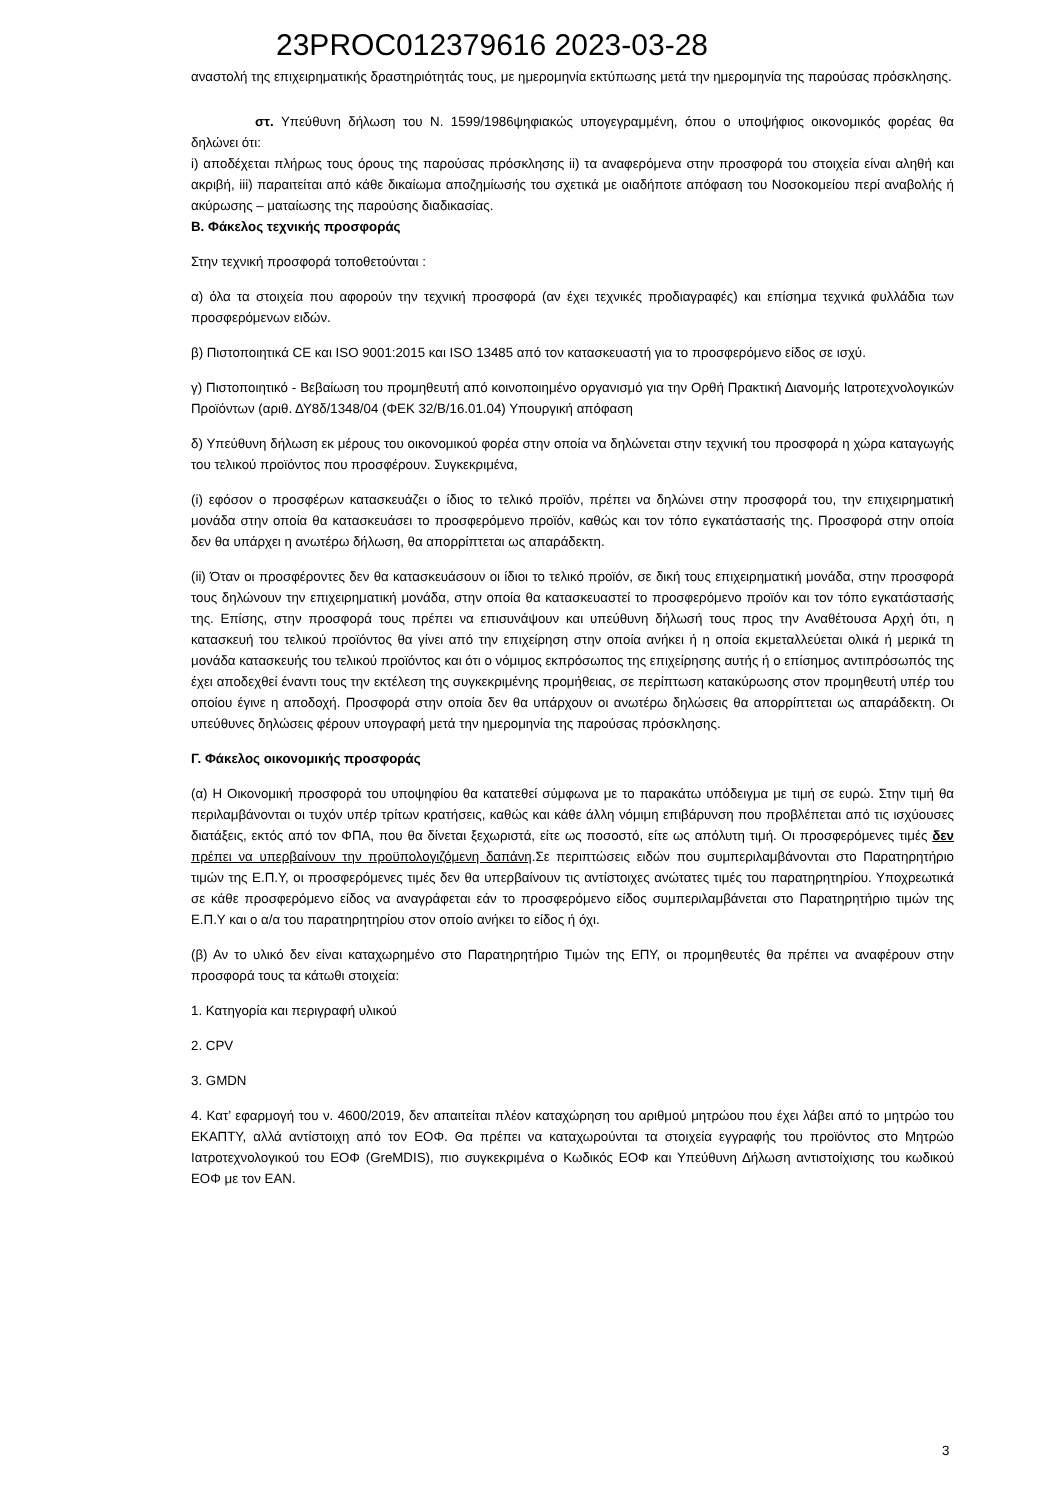23PROC012379616 2023-03-28
αναστολή της επιχειρηματικής δραστηριότητάς τους, με ημερομηνία εκτύπωσης μετά την ημερομηνία της παρούσας πρόσκλησης.
στ. Υπεύθυνη δήλωση του Ν. 1599/1986ψηφιακώς υπογεγραμμένη, όπου ο υποψήφιος οικονομικός φορέας θα δηλώνει ότι:
i) αποδέχεται πλήρως τους όρους της παρούσας πρόσκλησης ii) τα αναφερόμενα στην προσφορά του στοιχεία είναι αληθή και ακριβή, iii) παραιτείται από κάθε δικαίωμα αποζημίωσής του σχετικά με οιαδήποτε απόφαση του Νοσοκομείου περί αναβολής ή ακύρωσης – ματαίωσης της παρούσης διαδικασίας.
Β. Φάκελος τεχνικής προσφοράς
Στην τεχνική προσφορά τοποθετούνται :
α) όλα τα στοιχεία που αφορούν την τεχνική προσφορά (αν έχει τεχνικές προδιαγραφές) και επίσημα τεχνικά φυλλάδια των προσφερόμενων ειδών.
β) Πιστοποιητικά CE και ISO 9001:2015 και ISO 13485 από τον κατασκευαστή για το προσφερόμενο είδος σε ισχύ.
γ) Πιστοποιητικό - Βεβαίωση του προμηθευτή από κοινοποιημένο οργανισμό για την Ορθή Πρακτική Διανομής Ιατροτεχνολογικών Προϊόντων (αριθ. ΔΥ8δ/1348/04 (ΦΕΚ 32/Β/16.01.04) Υπουργική απόφαση
δ) Υπεύθυνη δήλωση εκ μέρους του οικονομικού φορέα στην οποία να δηλώνεται στην τεχνική του προσφορά η χώρα καταγωγής του τελικού προϊόντος που προσφέρουν. Συγκεκριμένα,
(i) εφόσον ο προσφέρων κατασκευάζει ο ίδιος το τελικό προϊόν, πρέπει να δηλώνει στην προσφορά του, την επιχειρηματική μονάδα στην οποία θα κατασκευάσει το προσφερόμενο προϊόν, καθώς και τον τόπο εγκατάστασής της. Προσφορά στην οποία δεν θα υπάρχει η ανωτέρω δήλωση, θα απορρίπτεται ως απαράδεκτη.
(ii) Όταν οι προσφέροντες δεν θα κατασκευάσουν οι ίδιοι το τελικό προϊόν, σε δική τους επιχειρηματική μονάδα, στην προσφορά τους δηλώνουν την επιχειρηματική μονάδα, στην οποία θα κατασκευαστεί το προσφερόμενο προϊόν και τον τόπο εγκατάστασής της. Επίσης, στην προσφορά τους πρέπει να επισυνάψουν και υπεύθυνη δήλωσή τους προς την Αναθέτουσα Αρχή ότι, η κατασκευή του τελικού προϊόντος θα γίνει από την επιχείρηση στην οποία ανήκει ή η οποία εκμεταλλεύεται ολικά ή μερικά τη μονάδα κατασκευής του τελικού προϊόντος και ότι ο νόμιμος εκπρόσωπος της επιχείρησης αυτής ή ο επίσημος αντιπρόσωπός της έχει αποδεχθεί έναντι τους την εκτέλεση της συγκεκριμένης προμήθειας, σε περίπτωση κατακύρωσης στον προμηθευτή υπέρ του οποίου έγινε η αποδοχή. Προσφορά στην οποία δεν θα υπάρχουν οι ανωτέρω δηλώσεις θα απορρίπτεται ως απαράδεκτη. Οι υπεύθυνες δηλώσεις φέρουν υπογραφή μετά την ημερομηνία της παρούσας πρόσκλησης.
Γ. Φάκελος οικονομικής προσφοράς
(α) Η Οικονομική προσφορά του υποψηφίου θα κατατεθεί σύμφωνα με το παρακάτω υπόδειγμα με τιμή σε ευρώ. Στην τιμή θα περιλαμβάνονται οι τυχόν υπέρ τρίτων κρατήσεις, καθώς και κάθε άλλη νόμιμη επιβάρυνση που προβλέπεται από τις ισχύουσες διατάξεις, εκτός από τον ΦΠΑ, που θα δίνεται ξεχωριστά, είτε ως ποσοστό, είτε ως απόλυτη τιμή. Οι προσφερόμενες τιμές δεν πρέπει να υπερβαίνουν την προϋπολογιζόμενη δαπάνη.Σε περιπτώσεις ειδών που συμπεριλαμβάνονται στο Παρατηρητήριο τιμών της Ε.Π.Υ, οι προσφερόμενες τιμές δεν θα υπερβαίνουν τις αντίστοιχες ανώτατες τιμές του παρατηρητηρίου. Υποχρεωτικά σε κάθε προσφερόμενο είδος να αναγράφεται εάν το προσφερόμενο είδος συμπεριλαμβάνεται στο Παρατηρητήριο τιμών της Ε.Π.Υ και ο α/α του παρατηρητηρίου στον οποίο ανήκει το είδος ή όχι.
(β) Αν το υλικό δεν είναι καταχωρημένο στο Παρατηρητήριο Τιμών της ΕΠΥ, οι προμηθευτές θα πρέπει να αναφέρουν στην προσφορά τους τα κάτωθι στοιχεία:
1. Κατηγορία και περιγραφή υλικού
2. CPV
3. GMDN
4. Κατ’ εφαρμογή του ν. 4600/2019, δεν απαιτείται πλέον καταχώρηση του αριθμού μητρώου που έχει λάβει από το μητρώο του ΕΚΑΠΤΥ, αλλά αντίστοιχη από τον ΕΟΦ. Θα πρέπει να καταχωρούνται τα στοιχεία εγγραφής του προϊόντος στο Μητρώο Ιατροτεχνολογικού του ΕΟΦ (GreMDIS), πιο συγκεκριμένα ο Κωδικός ΕΟΦ και Υπεύθυνη Δήλωση αντιστοίχισης του κωδικού ΕΟΦ με τον EAN.
3